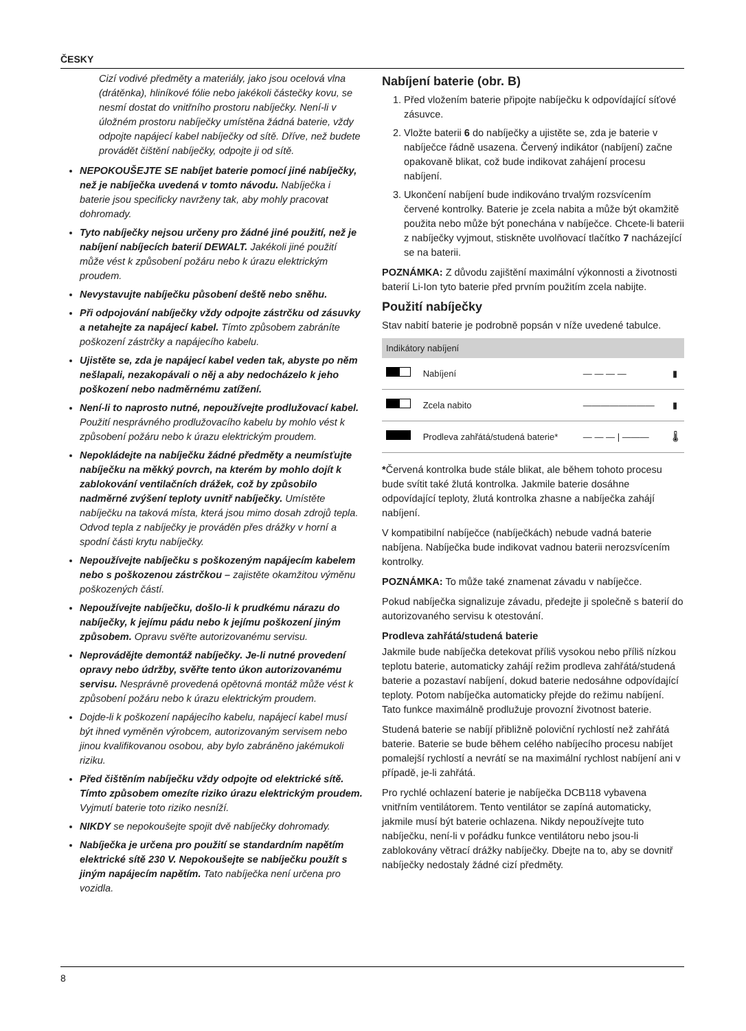ČESKY
Cizí vodivé předměty a materiály, jako jsou ocelová vlna (drátěnka), hliníkové fólie nebo jakékoli částečky kovu, se nesmí dostat do vnitřního prostoru nabíječky. Není-li v úložném prostoru nabíječky umístěna žádná baterie, vždy odpojte napájecí kabel nabíječky od sítě. Dříve, než budete provádět čištění nabíječky, odpojte ji od sítě.
NEPOKOUŠEJTE SE nabíjet baterie pomocí jiné nabíječky, než je nabíječka uvedená v tomto návodu. Nabíječka i baterie jsou specificky navrženy tak, aby mohly pracovat dohromady.
Tyto nabíječky nejsou určeny pro žádné jiné použití, než je nabíjení nabíjecích baterií DEWALT. Jakékoli jiné použití může vést k způsobení požáru nebo k úrazu elektrickým proudem.
Nevystavujte nabíječku působení deště nebo sněhu.
Při odpojování nabíječky vždy odpojte zástrčku od zásuvky a netahejte za napájecí kabel. Tímto způsobem zabráníte poškození zástrčky a napájecího kabelu.
Ujistěte se, zda je napájecí kabel veden tak, abyste po něm nešlapali, nezakopávali o něj a aby nedocházelo k jeho poškození nebo nadměrnému zatížení.
Není-li to naprosto nutné, nepoužívejte prodlužovací kabel. Použití nesprávného prodlužovacího kabelu by mohlo vést k způsobení požáru nebo k úrazu elektrickým proudem.
Nepokládejte na nabíječku žádné předměty a neumísťujte nabíječku na měkký povrch, na kterém by mohlo dojít k zablokování ventilačních drážek, což by způsobilo nadměrné zvýšení teploty uvnitř nabíječky. Umístěte nabíječku na taková místa, která jsou mimo dosah zdrojů tepla. Odvod tepla z nabíječky je prováděn přes drážky v horní a spodní části krytu nabíječky.
Nepoužívejte nabíječku s poškozeným napájecím kabelem nebo s poškozenou zástrčkou – zajistěte okamžitou výměnu poškozených částí.
Nepoužívejte nabíječku, došlo-li k prudkému nárazu do nabíječky, k jejímu pádu nebo k jejímu poškození jiným způsobem. Opravu svěřte autorizovanému servisu.
Neprovádějte demontáž nabíječky. Je-li nutné provedení opravy nebo údržby, svěřte tento úkon autorizovanému servisu. Nesprávně provedená opětovná montáž může vést k způsobení požáru nebo k úrazu elektrickým proudem.
Dojde-li k poškození napájecího kabelu, napájecí kabel musí být ihned vyměněn výrobcem, autorizovaným servisem nebo jinou kvalifikovanou osobou, aby bylo zabráněno jakémukoli riziku.
Před čištěním nabíječku vždy odpojte od elektrické sítě. Tímto způsobem omezíte riziko úrazu elektrickým proudem. Vyjmutí baterie toto riziko nesníží.
NIKDY se nepokoušejte spojit dvě nabíječky dohromady.
Nabíječka je určena pro použití se standardním napětím elektrické sítě 230 V. Nepokoušejte se nabíječku použít s jiným napájecím napětím. Tato nabíječka není určena pro vozidla.
Nabíjení baterie (obr. B)
1. Před vložením baterie připojte nabíječku k odpovídající síťové zásuvce.
2. Vložte baterii 6 do nabíječky a ujistěte se, zda je baterie v nabíječce řádně usazena. Červený indikátor (nabíjení) začne opakovaně blikat, což bude indikovat zahájení procesu nabíjení.
3. Ukončení nabíjení bude indikováno trvalým rozsvícením červené kontrolky. Baterie je zcela nabita a může být okamžitě použita nebo může být ponechána v nabíječce. Chcete-li baterii z nabíječky vyjmout, stiskněte uvolňovací tlačítko 7 nacházející se na baterii.
POZNÁMKA: Z důvodu zajištění maximální výkonnosti a životnosti baterií Li-Ion tyto baterie před prvním použitím zcela nabijte.
Použití nabíječky
Stav nabití baterie je podrobně popsán v níže uvedené tabulce.
| Indikátory nabíjení | | | |
| --- | --- | --- | --- |
| | Nabíjení | — — — — | ▮ |
| | Zcela nabito | ———————— | ▮ |
| | Prodleva zahřátá/studená baterie* | — — — / ——— | 🌡 |
*Červená kontrolka bude stále blikat, ale během tohoto procesu bude svítit také žlutá kontrolka. Jakmile baterie dosáhne odpovídající teploty, žlutá kontrolka zhasne a nabíječka zahájí nabíjení.
V kompatibilní nabíječce (nabíječkách) nebude vadná baterie nabíjena. Nabíječka bude indikovat vadnou baterii nerozsvícením kontrolky.
POZNÁMKA: To může také znamenat závadu v nabíječce.
Pokud nabíječka signalizuje závadu, předejte ji společně s baterií do autorizovaného servisu k otestování.
Prodleva zahřátá/studená baterie
Jakmile bude nabíječka detekovat příliš vysokou nebo příliš nízkou teplotu baterie, automaticky zahájí režim prodleva zahřátá/studená baterie a pozastaví nabíjení, dokud baterie nedosáhne odpovídající teploty. Potom nabíječka automaticky přejde do režimu nabíjení. Tato funkce maximálně prodlužuje provozní životnost baterie.
Studená baterie se nabíjí přibližně poloviční rychlostí než zahřátá baterie. Baterie se bude během celého nabíjecího procesu nabíjet pomalejší rychlostí a nevrátí se na maximální rychlost nabíjení ani v případě, je-li zahřátá.
Pro rychlé ochlazení baterie je nabíječka DCB118 vybavena vnitřním ventilátorem. Tento ventilátor se zapíná automaticky, jakmile musí být baterie ochlazena. Nikdy nepoužívejte tuto nabíječku, není-li v pořádku funkce ventilátoru nebo jsou-li zablokovány větrací drážky nabíječky. Dbejte na to, aby se dovnitř nabíječky nedostaly žádné cizí předměty.
8